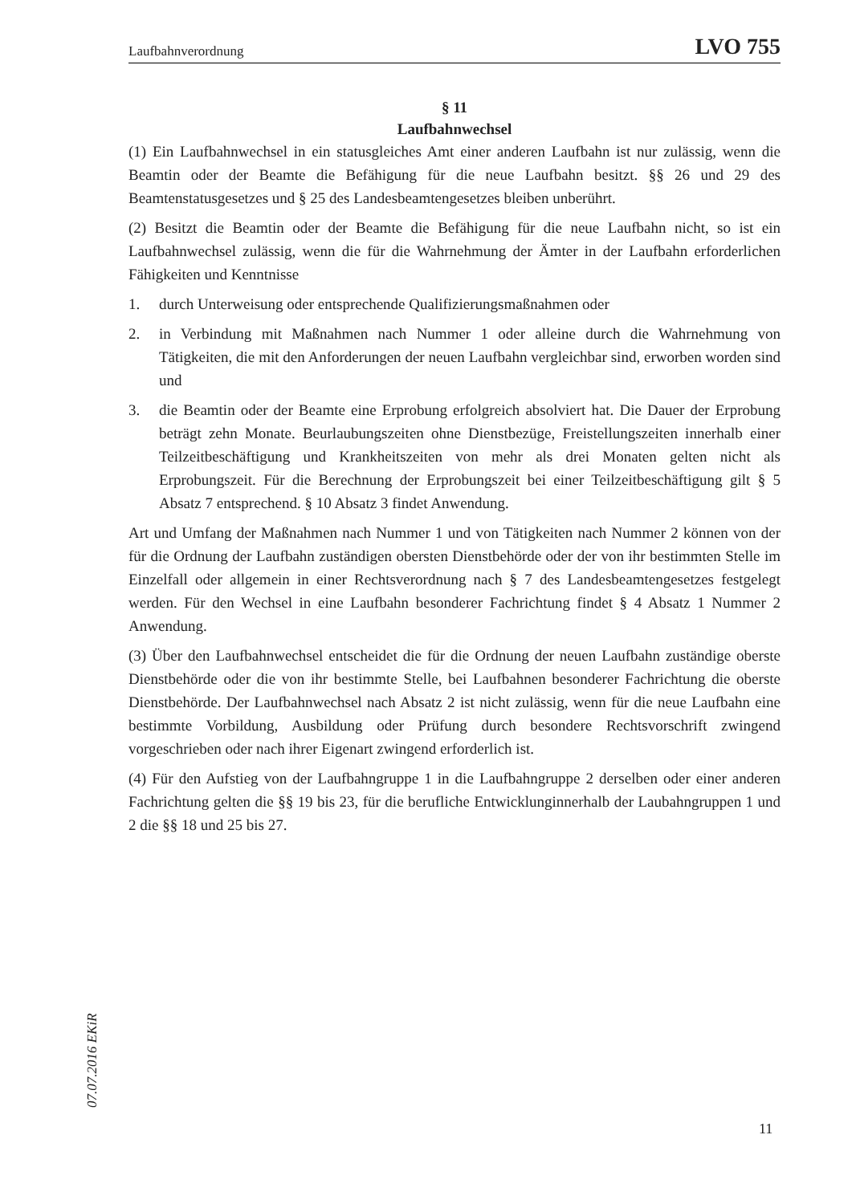Laufbahnverordnung LVO 755
§ 11
Laufbahnwechsel
(1) Ein Laufbahnwechsel in ein statusgleiches Amt einer anderen Laufbahn ist nur zulässig, wenn die Beamtin oder der Beamte die Befähigung für die neue Laufbahn besitzt. §§ 26 und 29 des Beamtenstatusgesetzes und § 25 des Landesbeamtengesetzes bleiben unberührt.
(2) Besitzt die Beamtin oder der Beamte die Befähigung für die neue Laufbahn nicht, so ist ein Laufbahnwechsel zulässig, wenn die für die Wahrnehmung der Ämter in der Laufbahn erforderlichen Fähigkeiten und Kenntnisse
1. durch Unterweisung oder entsprechende Qualifizierungsmaßnahmen oder
2. in Verbindung mit Maßnahmen nach Nummer 1 oder alleine durch die Wahrnehmung von Tätigkeiten, die mit den Anforderungen der neuen Laufbahn vergleichbar sind, erworben worden sind und
3. die Beamtin oder der Beamte eine Erprobung erfolgreich absolviert hat. Die Dauer der Erprobung beträgt zehn Monate. Beurlaubungszeiten ohne Dienstbezüge, Freistellungszeiten innerhalb einer Teilzeitbeschäftigung und Krankheitszeiten von mehr als drei Monaten gelten nicht als Erprobungszeit. Für die Berechnung der Erprobungszeit bei einer Teilzeitbeschäftigung gilt § 5 Absatz 7 entsprechend. § 10 Absatz 3 findet Anwendung.
Art und Umfang der Maßnahmen nach Nummer 1 und von Tätigkeiten nach Nummer 2 können von der für die Ordnung der Laufbahn zuständigen obersten Dienstbehörde oder der von ihr bestimmten Stelle im Einzelfall oder allgemein in einer Rechtsverordnung nach § 7 des Landesbeamtengesetzes festgelegt werden. Für den Wechsel in eine Laufbahn besonderer Fachrichtung findet § 4 Absatz 1 Nummer 2 Anwendung.
(3) Über den Laufbahnwechsel entscheidet die für die Ordnung der neuen Laufbahn zuständige oberste Dienstbehörde oder die von ihr bestimmte Stelle, bei Laufbahnen besonderer Fachrichtung die oberste Dienstbehörde. Der Laufbahnwechsel nach Absatz 2 ist nicht zulässig, wenn für die neue Laufbahn eine bestimmte Vorbildung, Ausbildung oder Prüfung durch besondere Rechtsvorschrift zwingend vorgeschrieben oder nach ihrer Eigenart zwingend erforderlich ist.
(4) Für den Aufstieg von der Laufbahngruppe 1 in die Laufbahngruppe 2 derselben oder einer anderen Fachrichtung gelten die §§ 19 bis 23, für die berufliche Entwicklunginnerhalb der Laubahngruppen 1 und 2 die §§ 18 und 25 bis 27.
07.07.2016 EKiR
11